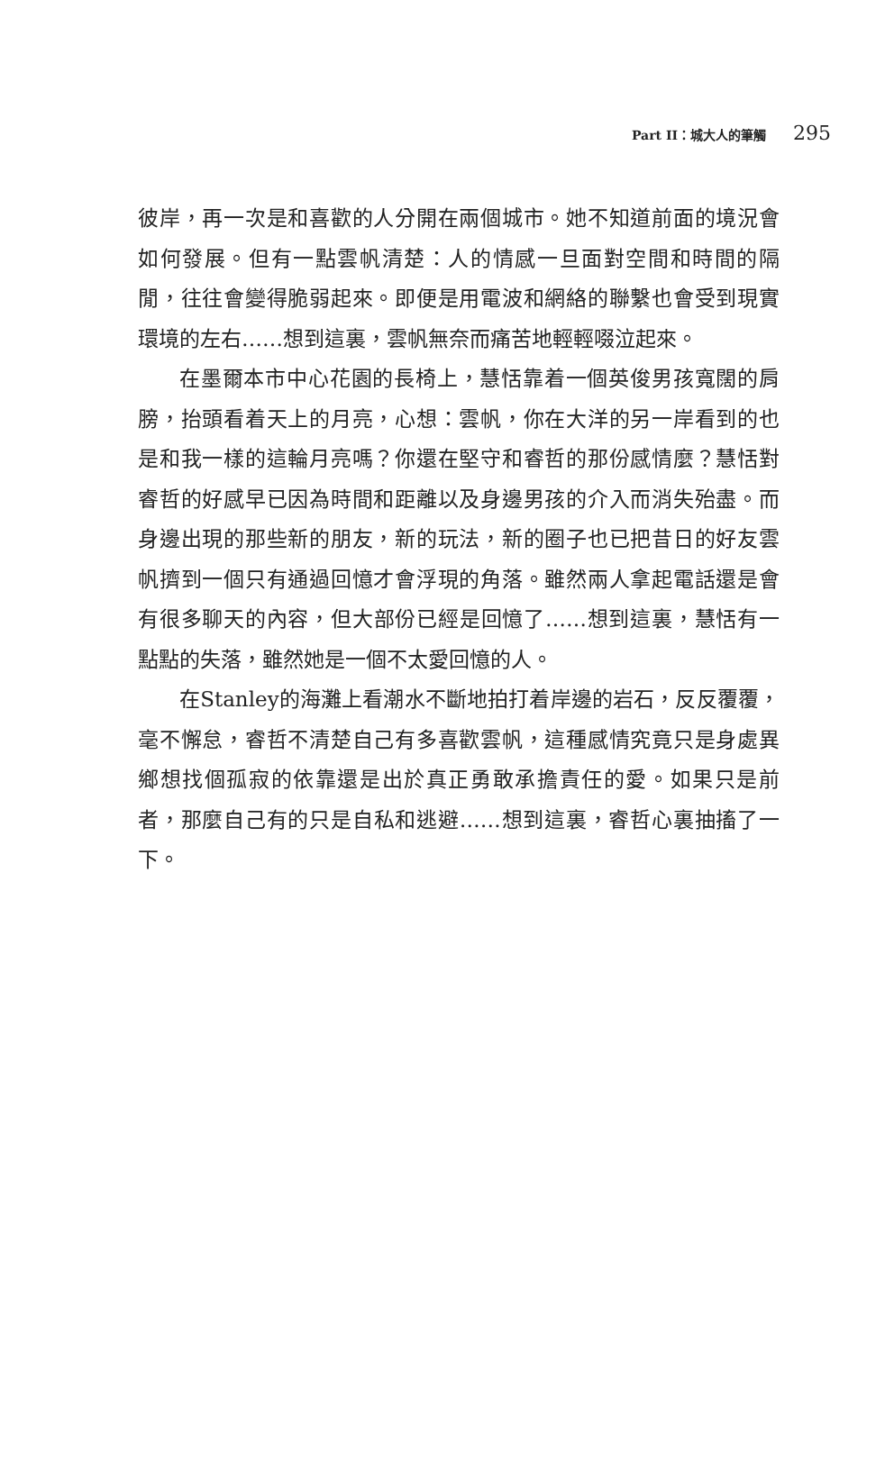Part II：城大人的筆觸 295
彼岸，再一次是和喜歡的人分開在兩個城市。她不知道前面的境況會如何發展。但有一點雲帆清楚：人的情感一旦面對空間和時間的隔閒，往往會變得脆弱起來。即便是用電波和網絡的聯繫也會受到現實環境的左右……想到這裏，雲帆無奈而痛苦地輕輕啜泣起來。
在墨爾本市中心花園的長椅上，慧恬靠着一個英俊男孩寬闊的肩膀，抬頭看着天上的月亮，心想：雲帆，你在大洋的另一岸看到的也是和我一樣的這輪月亮嗎？你還在堅守和睿哲的那份感情麼？慧恬對睿哲的好感早已因為時間和距離以及身邊男孩的介入而消失殆盡。而身邊出現的那些新的朋友，新的玩法，新的圈子也已把昔日的好友雲帆擠到一個只有通過回憶才會浮現的角落。雖然兩人拿起電話還是會有很多聊天的內容，但大部份已經是回憶了……想到這裏，慧恬有一點點的失落，雖然她是一個不太愛回憶的人。
在Stanley的海灘上看潮水不斷地拍打着岸邊的岩石，反反覆覆，毫不懈怠，睿哲不清楚自己有多喜歡雲帆，這種感情究竟只是身處異鄉想找個孤寂的依靠還是出於真正勇敢承擔責任的愛。如果只是前者，那麼自己有的只是自私和逃避……想到這裏，睿哲心裏抽搐了一下。